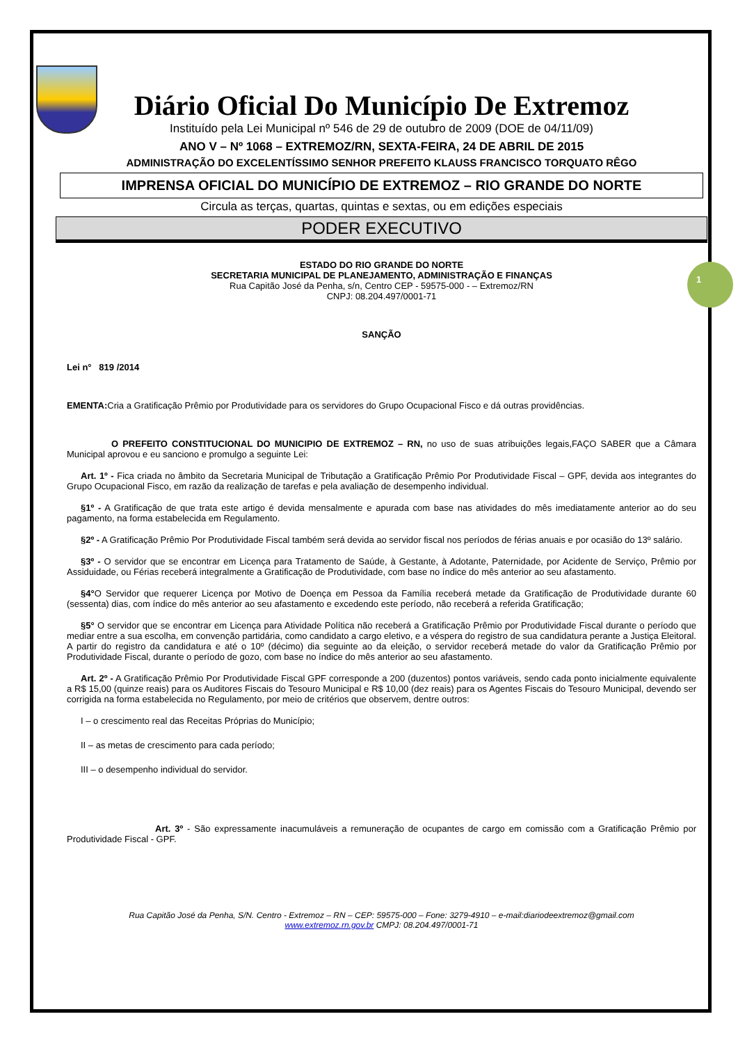1
Diário Oficial Do Município De Extremoz
Instituído pela Lei Municipal nº 546 de 29 de outubro de 2009 (DOE de 04/11/09)
ANO V – Nº 1068 – EXTREMOZ/RN, SEXTA-FEIRA, 24 DE ABRIL DE 2015
ADMINISTRAÇÃO DO EXCELENTÍSSIMO SENHOR PREFEITO KLAUSS FRANCISCO TORQUATO RÊGO
IMPRENSA OFICIAL DO MUNICÍPIO DE EXTREMOZ – RIO GRANDE DO NORTE
Circula as terças, quartas, quintas e sextas, ou em edições especiais
PODER EXECUTIVO
ESTADO DO RIO GRANDE DO NORTE
SECRETARIA MUNICIPAL DE PLANEJAMENTO, ADMINISTRAÇÃO E FINANÇAS
Rua Capitão José da Penha, s/n, Centro CEP - 59575-000 - – Extremoz/RN
CNPJ: 08.204.497/0001-71
SANÇÃO
Lei n° 819 /2014
EMENTA: Cria a Gratificação Prêmio por Produtividade para os servidores do Grupo Ocupacional Fisco e dá outras providências.
O PREFEITO CONSTITUCIONAL DO MUNICIPIO DE EXTREMOZ – RN, no uso de suas atribuições legais,FAÇO SABER que a Câmara Municipal aprovou e eu sanciono e promulgo a seguinte Lei:
Art. 1º - Fica criada no âmbito da Secretaria Municipal de Tributação a Gratificação Prêmio Por Produtividade Fiscal – GPF, devida aos integrantes do Grupo Ocupacional Fisco, em razão da realização de tarefas e pela avaliação de desempenho individual.
§1º - A Gratificação de que trata este artigo é devida mensalmente e apurada com base nas atividades do mês imediatamente anterior ao do seu pagamento, na forma estabelecida em Regulamento.
§2º - A Gratificação Prêmio Por Produtividade Fiscal também será devida ao servidor fiscal nos períodos de férias anuais e por ocasião do 13º salário.
§3º - O servidor que se encontrar em Licença para Tratamento de Saúde, à Gestante, à Adotante, Paternidade, por Acidente de Serviço, Prêmio por Assiduidade, ou Férias receberá integralmente a Gratificação de Produtividade, com base no índice do mês anterior ao seu afastamento.
§4°O Servidor que requerer Licença por Motivo de Doença em Pessoa da Família receberá metade da Gratificação de Produtividade durante 60 (sessenta) dias, com índice do mês anterior ao seu afastamento e excedendo este período, não receberá a referida Gratificação;
§5° O servidor que se encontrar em Licença para Atividade Política não receberá a Gratificação Prêmio por Produtividade Fiscal durante o período que mediar entre a sua escolha, em convenção partidária, como candidato a cargo eletivo, e a véspera do registro de sua candidatura perante a Justiça Eleitoral. A partir do registro da candidatura e até o 10º (décimo) dia seguinte ao da eleição, o servidor receberá metade do valor da Gratificação Prêmio por Produtividade Fiscal, durante o período de gozo, com base no índice do mês anterior ao seu afastamento.
Art. 2º - A Gratificação Prêmio Por Produtividade Fiscal GPF corresponde a 200 (duzentos) pontos variáveis, sendo cada ponto inicialmente equivalente a R$ 15,00 (quinze reais) para os Auditores Fiscais do Tesouro Municipal e R$ 10,00 (dez reais) para os Agentes Fiscais do Tesouro Municipal, devendo ser corrigida na forma estabelecida no Regulamento, por meio de critérios que observem, dentre outros:
I – o crescimento real das Receitas Próprias do Município;
II – as metas de crescimento para cada período;
III – o desempenho individual do servidor.
Art. 3º - São expressamente inacumuláveis a remuneração de ocupantes de cargo em comissão com a Gratificação Prêmio por Produtividade Fiscal - GPF.
Rua Capitão José da Penha, S/N. Centro - Extremoz – RN – CEP: 59575-000 – Fone: 3279-4910 – e-mail:diariodeextremoz@gmail.com
www.extremoz.rn.gov.br CMPJ: 08.204.497/0001-71